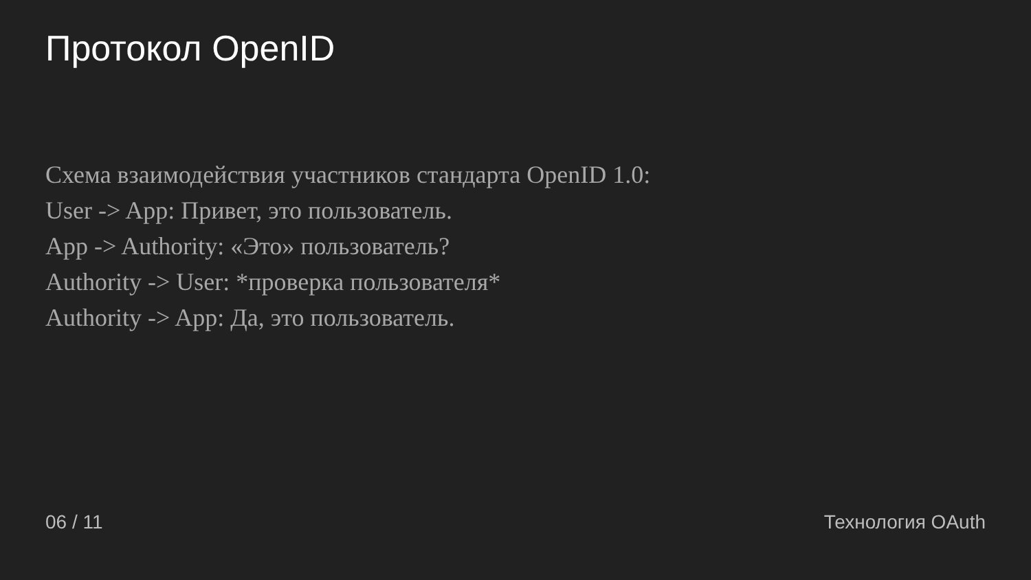Протокол OpenID
Схема взаимодействия участников стандарта OpenID 1.0:
User -> App: Привет, это пользователь.
App -> Authority: «Это» пользователь?
Authority -> User: *проверка пользователя*
Authority -> App: Да, это пользователь.
06 / 11 Технология OAuth